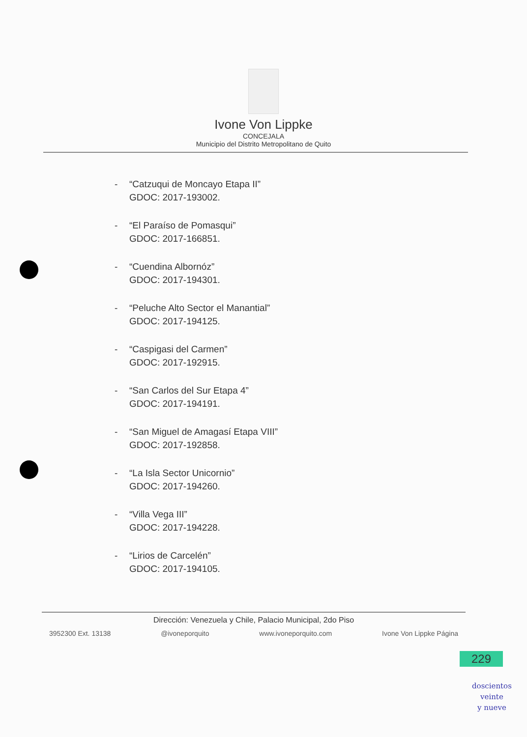Ivone Von Lippke
CONCEJALA
Municipio del Distrito Metropolitano de Quito
- “Catzuqui de Moncayo Etapa II”
GDOC: 2017-193002.
- “El Paraíso de Pomasqui”
GDOC: 2017-166851.
- “Cuendina Albornóz”
GDOC: 2017-194301.
- “Peluche Alto Sector el Manantial”
GDOC: 2017-194125.
- “Caspigasi del Carmen”
GDOC: 2017-192915.
- “San Carlos del Sur Etapa 4”
GDOC: 2017-194191.
- “San Miguel de Amagasí Etapa VIII”
GDOC: 2017-192858.
- “La Isla Sector Unicornio”
GDOC: 2017-194260.
- “Villa Vega III”
GDOC: 2017-194228.
- “Lirios de Carcelén”
GDOC: 2017-194105.
Dirección: Venezuela y Chile, Palacio Municipal, 2do Piso
3952300 Ext. 13138 @ivoneporquito www.ivoneporquito.com Ivone Von Lippke Página
229
doscientos
veinte
y nueve